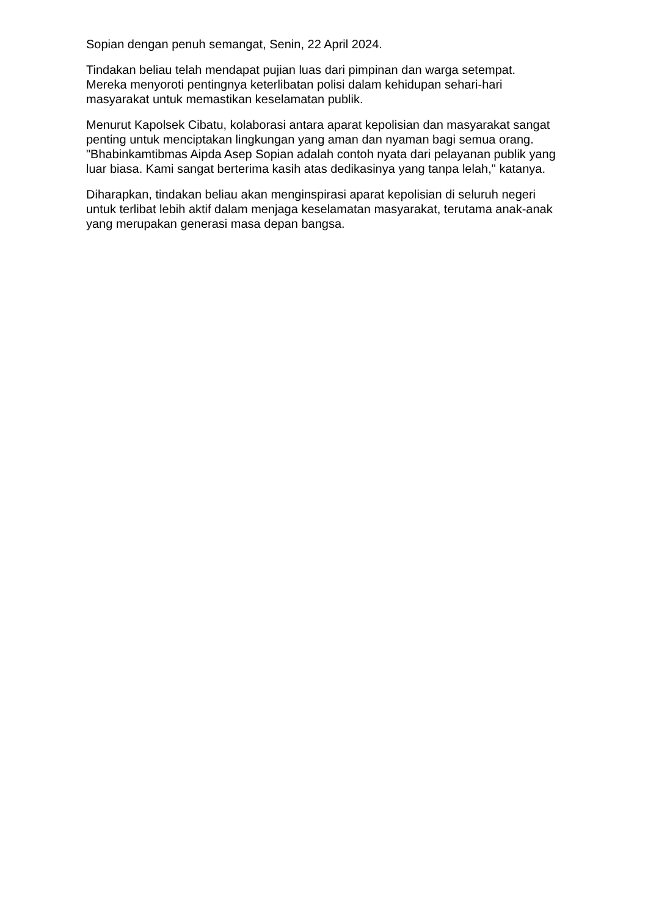Sopian dengan penuh semangat, Senin, 22 April 2024.
Tindakan beliau telah mendapat pujian luas dari pimpinan dan warga setempat. Mereka menyoroti pentingnya keterlibatan polisi dalam kehidupan sehari-hari masyarakat untuk memastikan keselamatan publik.
Menurut Kapolsek Cibatu, kolaborasi antara aparat kepolisian dan masyarakat sangat penting untuk menciptakan lingkungan yang aman dan nyaman bagi semua orang. "Bhabinkamtibmas Aipda Asep Sopian adalah contoh nyata dari pelayanan publik yang luar biasa. Kami sangat berterima kasih atas dedikasinya yang tanpa lelah," katanya.
Diharapkan, tindakan beliau akan menginspirasi aparat kepolisian di seluruh negeri untuk terlibat lebih aktif dalam menjaga keselamatan masyarakat, terutama anak-anak yang merupakan generasi masa depan bangsa.